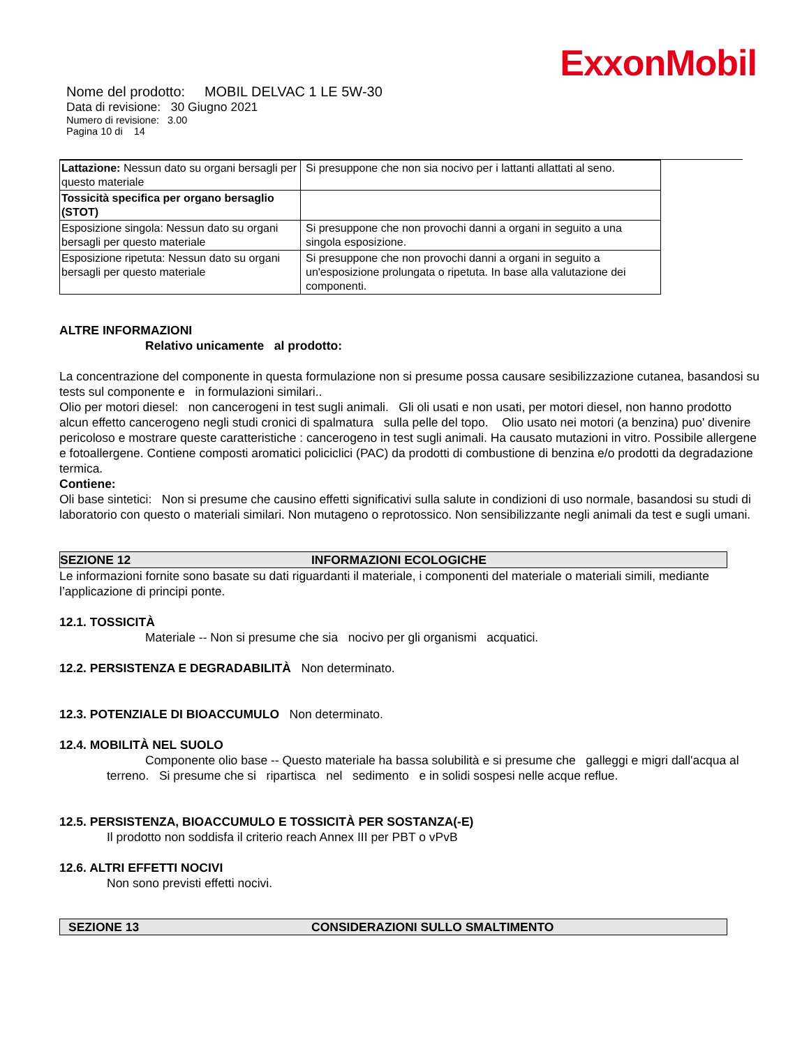ExxonMobil
Nome del prodotto: MOBIL DELVAC 1 LE 5W-30
Data di revisione: 30 Giugno 2021
Numero di revisione: 3.00
Pagina 10 di 14
| Lattazione: Nessun dato su organi bersagli per questo materiale | Si presuppone che non sia nocivo per i lattanti allattati al seno. |
| Tossicità specifica per organo bersaglio (STOT) | |
| Esposizione singola: Nessun dato su organi bersagli per questo materiale | Si presuppone che non provochi danni a organi in seguito a una singola esposizione. |
| Esposizione ripetuta: Nessun dato su organi bersagli per questo materiale | Si presuppone che non provochi danni a organi in seguito a un'esposizione prolungata o ripetuta. In base alla valutazione dei componenti. |
ALTRE INFORMAZIONI
Relativo unicamente al prodotto:
La concentrazione del componente in questa formulazione non si presume possa causare sesibilizzazione cutanea, basandosi su tests sul componente e in formulazioni similari..
Olio per motori diesel: non cancerogeni in test sugli animali. Gli oli usati e non usati, per motori diesel, non hanno prodotto alcun effetto cancerogeno negli studi cronici di spalmatura sulla pelle del topo. Olio usato nei motori (a benzina) puo' divenire pericoloso e mostrare queste caratteristiche : cancerogeno in test sugli animali. Ha causato mutazioni in vitro. Possibile allergene e fotoallergene. Contiene composti aromatici policiclici (PAC) da prodotti di combustione di benzina e/o prodotti da degradazione termica.
Contiene:
Oli base sintetici: Non si presume che causino effetti significativi sulla salute in condizioni di uso normale, basandosi su studi di laboratorio con questo o materiali similari. Non mutageno o reprotossico. Non sensibilizzante negli animali da test e sugli umani.
SEZIONE 12 INFORMAZIONI ECOLOGICHE
Le informazioni fornite sono basate su dati riguardanti il materiale, i componenti del materiale o materiali simili, mediante l’applicazione di principi ponte.
12.1. TOSSICITÀ
Materiale -- Non si presume che sia nocivo per gli organismi acquatici.
12.2. PERSISTENZA E DEGRADABILITÀ Non determinato.
12.3. POTENZIALE DI BIOACCUMULO Non determinato.
12.4. MOBILITÀ NEL SUOLO
Componente olio base -- Questo materiale ha bassa solubilità e si presume che galleggi e migri dall'acqua al terreno. Si presume che si ripartisca nel sedimento e in solidi sospesi nelle acque reflue.
12.5. PERSISTENZA, BIOACCUMULO E TOSSICITÀ PER SOSTANZA(-E)
Il prodotto non soddisfa il criterio reach Annex III per PBT o vPvB
12.6. ALTRI EFFETTI NOCIVI
Non sono previsti effetti nocivi.
SEZIONE 13 CONSIDERAZIONI SULLO SMALTIMENTO